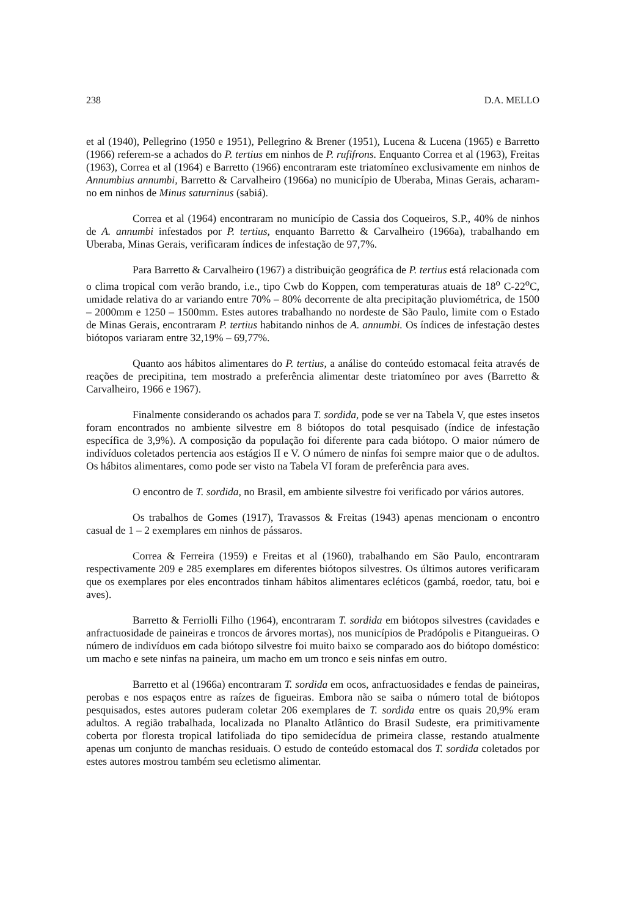238 D.A. MELLO
et al (1940), Pellegrino (1950 e 1951), Pellegrino & Brener (1951), Lucena & Lucena (1965) e Barretto (1966) referem-se a achados do P. tertius em ninhos de P. rufifrons. Enquanto Correa et al (1963), Freitas (1963), Correa et al (1964) e Barretto (1966) encontraram este triatomíneo exclusivamente em ninhos de Annumbius annumbi, Barretto & Carvalheiro (1966a) no município de Uberaba, Minas Gerais, acharam-no em ninhos de Minus saturninus (sabiá).
Correa et al (1964) encontraram no município de Cassia dos Coqueiros, S.P., 40% de ninhos de A. annumbi infestados por P. tertius, enquanto Barretto & Carvalheiro (1966a), trabalhando em Uberaba, Minas Gerais, verificaram índices de infestação de 97,7%.
Para Barretto & Carvalheiro (1967) a distribuição geográfica de P. tertius está relacionada com o clima tropical com verão brando, i.e., tipo Cwb do Koppen, com temperaturas atuais de 18<sup>o</sup> C-22<sup>o</sup>C, umidade relativa do ar variando entre 70% – 80% decorrente de alta precipitação pluviométrica, de 1500 – 2000mm e 1250 – 1500mm. Estes autores trabalhando no nordeste de São Paulo, limite com o Estado de Minas Gerais, encontraram P. tertius habitando ninhos de A. annumbi. Os índices de infestação destes biótopos variaram entre 32,19% – 69,77%.
Quanto aos hábitos alimentares do P. tertius, a análise do conteúdo estomacal feita através de reações de precipitina, tem mostrado a preferência alimentar deste triatomíneo por aves (Barretto & Carvalheiro, 1966 e 1967).
Finalmente considerando os achados para T. sordida, pode se ver na Tabela V, que estes insetos foram encontrados no ambiente silvestre em 8 biótopos do total pesquisado (índice de infestação específica de 3,9%). A composição da população foi diferente para cada biótopo. O maior número de indivíduos coletados pertencia aos estágios II e V. O número de ninfas foi sempre maior que o de adultos. Os hábitos alimentares, como pode ser visto na Tabela VI foram de preferência para aves.
O encontro de T. sordida, no Brasil, em ambiente silvestre foi verificado por vários autores.
Os trabalhos de Gomes (1917), Travassos & Freitas (1943) apenas mencionam o encontro casual de 1 – 2 exemplares em ninhos de pássaros.
Correa & Ferreira (1959) e Freitas et al (1960), trabalhando em São Paulo, encontraram respectivamente 209 e 285 exemplares em diferentes biótopos silvestres. Os últimos autores verificaram que os exemplares por eles encontrados tinham hábitos alimentares ecléticos (gambá, roedor, tatu, boi e aves).
Barretto & Ferriolli Filho (1964), encontraram T. sordida em biótopos silvestres (cavidades e anfractuosidade de paineiras e troncos de árvores mortas), nos municípios de Pradópolis e Pitangueiras. O número de indivíduos em cada biótopo silvestre foi muito baixo se comparado aos do biótopo doméstico: um macho e sete ninfas na paineira, um macho em um tronco e seis ninfas em outro.
Barretto et al (1966a) encontraram T. sordida em ocos, anfractuosidades e fendas de paineiras, perobas e nos espaços entre as raízes de figueiras. Embora não se saiba o número total de biótopos pesquisados, estes autores puderam coletar 206 exemplares de T. sordida entre os quais 20,9% eram adultos. A região trabalhada, localizada no Planalto Atlântico do Brasil Sudeste, era primitivamente coberta por floresta tropical latifoliada do tipo semidecídua de primeira classe, restando atualmente apenas um conjunto de manchas residuais. O estudo de conteúdo estomacal dos T. sordida coletados por estes autores mostrou também seu ecletismo alimentar.